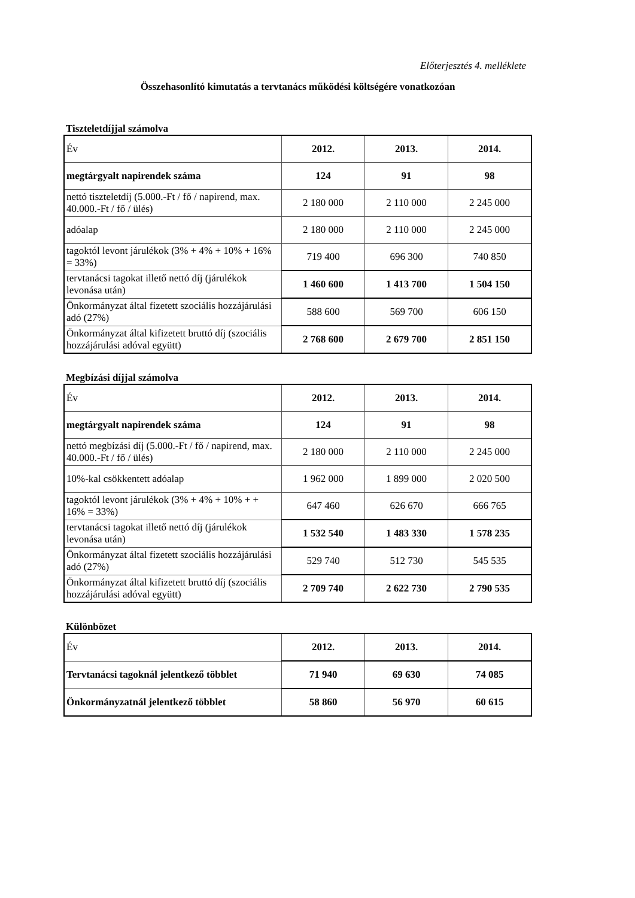Előterjesztés 4. melléklete
Összehasonlító kimutatás a tervtanács működési költségére vonatkozóan
Tiszteletdíjjal számolva
| Év | 2012. | 2013. | 2014. |
| megtárgyalt napirendek száma | 124 | 91 | 98 |
| nettó tiszteletdíj (5.000.-Ft / fő / napirend, max. 40.000.-Ft / fő / ülés) | 2 180 000 | 2 110 000 | 2 245 000 |
| adóalap | 2 180 000 | 2 110 000 | 2 245 000 |
| tagoktól levont járulékok (3% + 4% + 10% + 16% = 33%) | 719 400 | 696 300 | 740 850 |
| tervtanácsi tagokat illető nettó díj (járulékok levonása után) | 1 460 600 | 1 413 700 | 1 504 150 |
| Önkormányzat által fizetett szociális hozzájárulási adó (27%) | 588 600 | 569 700 | 606 150 |
| Önkormányzat által kifizetett bruttó díj (szociális hozzájárulási adóval együtt) | 2 768 600 | 2 679 700 | 2 851 150 |
Megbízási díjjal számolva
| Év | 2012. | 2013. | 2014. |
| megtárgyalt napirendek száma | 124 | 91 | 98 |
| nettó megbízási díj (5.000.-Ft / fő / napirend, max. 40.000.-Ft / fő / ülés) | 2 180 000 | 2 110 000 | 2 245 000 |
| 10%-kal csökkentett adóalap | 1 962 000 | 1 899 000 | 2 020 500 |
| tagoktól levont járulékok (3% + 4% + 10% + + 16% = 33%) | 647 460 | 626 670 | 666 765 |
| tervtanácsi tagokat illető nettó díj (járulékok levonása után) | 1 532 540 | 1 483 330 | 1 578 235 |
| Önkormányzat által fizetett szociális hozzájárulási adó (27%) | 529 740 | 512 730 | 545 535 |
| Önkormányzat által kifizetett bruttó díj (szociális hozzájárulási adóval együtt) | 2 709 740 | 2 622 730 | 2 790 535 |
Különbözet
| Év | 2012. | 2013. | 2014. |
| Tervtanácsi tagoknál jelentkező többlet | 71 940 | 69 630 | 74 085 |
| Önkormányzatnál jelentkező többlet | 58 860 | 56 970 | 60 615 |